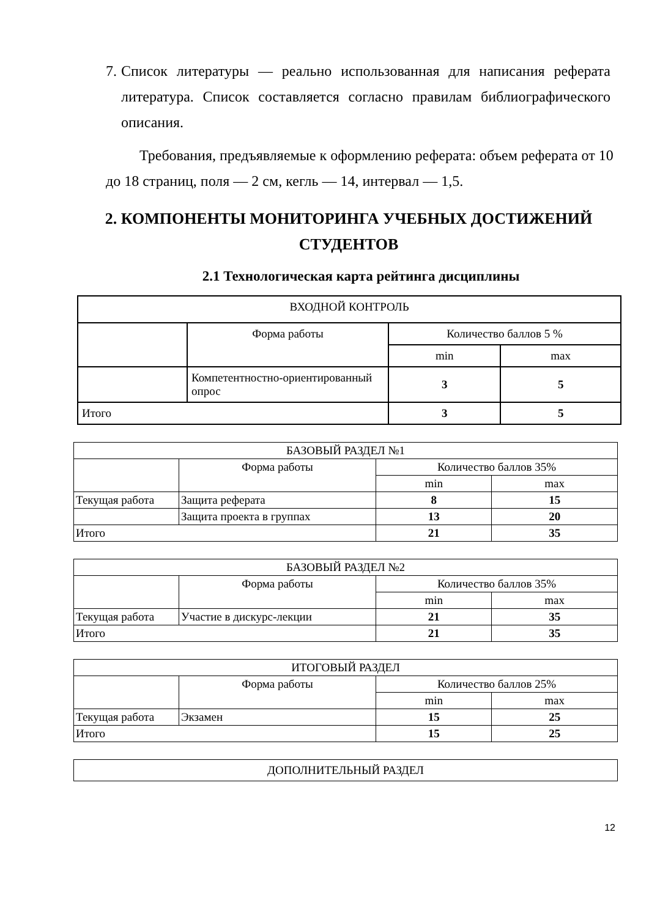7. Список литературы — реально использованная для написания реферата литература. Список составляется согласно правилам библиографического описания.
Требования, предъявляемые к оформлению реферата: объем реферата от 10 до 18 страниц, поля — 2 см, кегль — 14, интервал — 1,5.
2. КОМПОНЕНТЫ МОНИТОРИНГА УЧЕБНЫХ ДОСТИЖЕНИЙ СТУДЕНТОВ
2.1 Технологическая карта рейтинга дисциплины
| ВХОДНОЙ КОНТРОЛЬ | | | |
| | Форма работы | Количество баллов 5 % | |
| | | min | max |
| | Компетентностно-ориентированный опрос | 3 | 5 |
| Итого | | 3 | 5 |
| БАЗОВЫЙ РАЗДЕЛ №1 | | | |
| | Форма работы | Количество баллов 35% | |
| | | min | max |
| Текущая работа | Защита реферата | 8 | 15 |
| | Защита проекта в группах | 13 | 20 |
| Итого | | 21 | 35 |
| БАЗОВЫЙ РАЗДЕЛ №2 | | | |
| | Форма работы | Количество баллов 35% | |
| | | min | max |
| Текущая работа | Участие в дискурс-лекции | 21 | 35 |
| Итого | | 21 | 35 |
| ИТОГОВЫЙ РАЗДЕЛ | | | |
| | Форма работы | Количество баллов 25% | |
| | | min | max |
| Текущая работа | Экзамен | 15 | 25 |
| Итого | | 15 | 25 |
| ДОПОЛНИТЕЛЬНЫЙ РАЗДЕЛ |
12